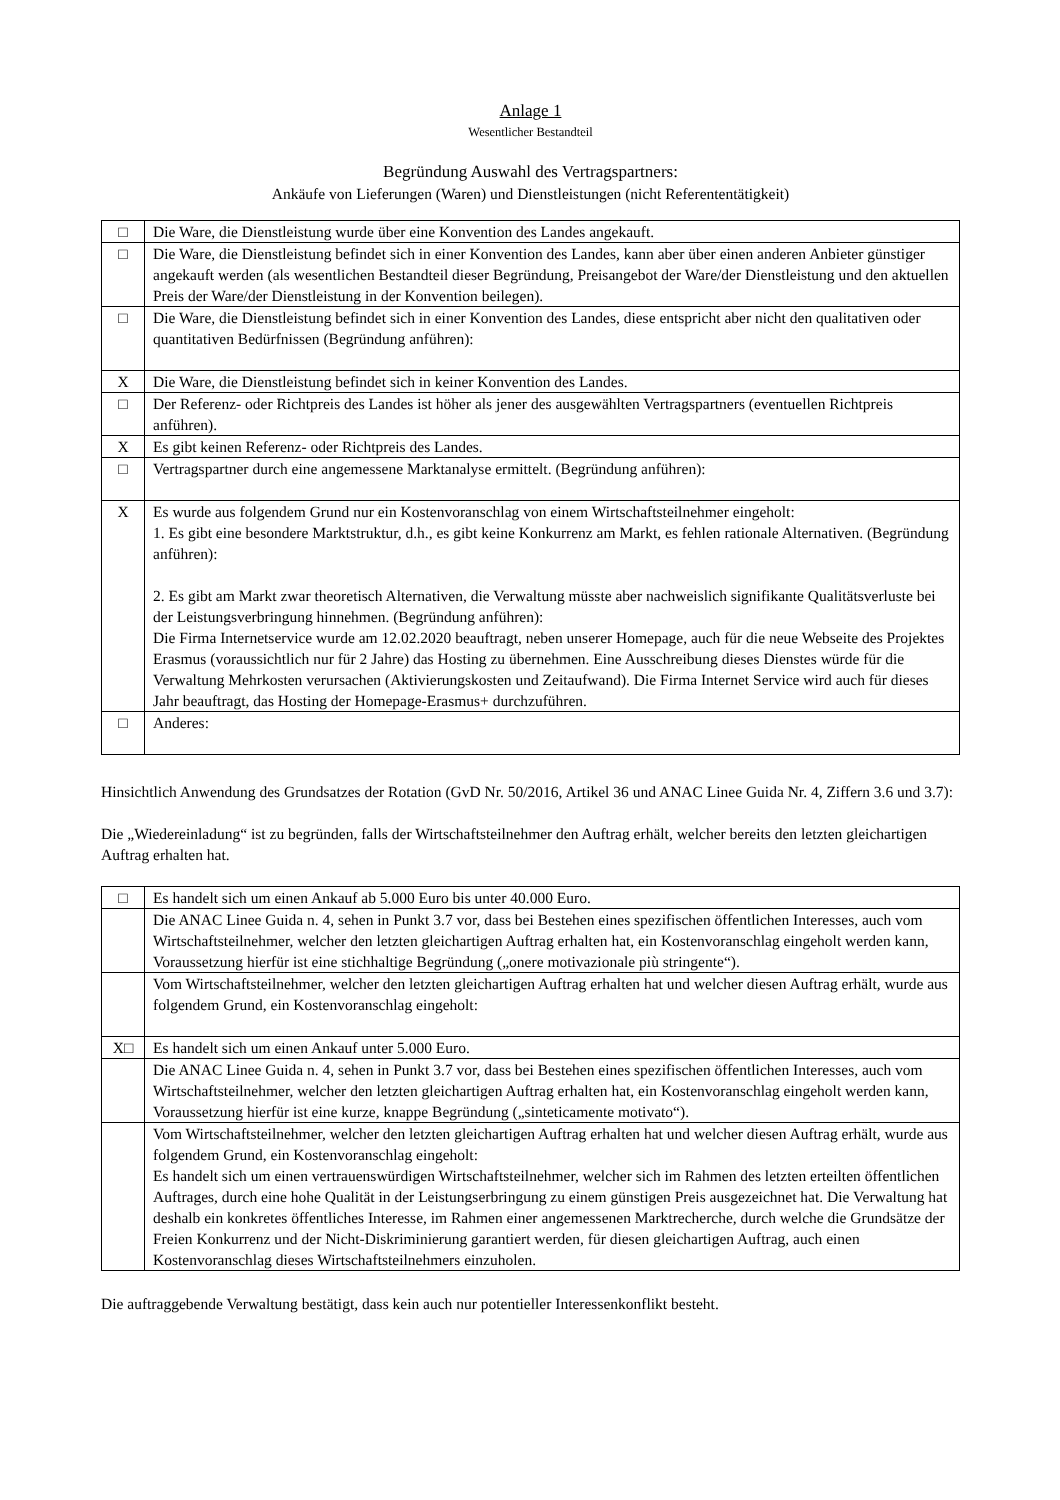Anlage 1
Wesentlicher Bestandteil
Begründung Auswahl des Vertragspartners:
Ankäufe von Lieferungen (Waren) und Dienstleistungen (nicht Referententätigkeit)
| □ | Die Ware, die Dienstleistung wurde über eine Konvention des Landes angekauft. |
| □ | Die Ware, die Dienstleistung befindet sich in einer Konvention des Landes, kann aber über einen anderen Anbieter günstiger angekauft werden (als wesentlichen Bestandteil dieser Begründung, Preisangebot der Ware/der Dienstleistung und den aktuellen Preis der Ware/der Dienstleistung in der Konvention beilegen). |
| □ | Die Ware, die Dienstleistung befindet sich in einer Konvention des Landes, diese entspricht aber nicht den qualitativen oder quantitativen Bedürfnissen (Begründung anführen): |
| X | Die Ware, die Dienstleistung befindet sich in keiner Konvention des Landes. |
| □ | Der Referenz- oder Richtpreis des Landes ist höher als jener des ausgewählten Vertragspartners (eventuellen Richtpreis anführen). |
| X | Es gibt keinen Referenz- oder Richtpreis des Landes. |
| □ | Vertragspartner durch eine angemessene Marktanalyse ermittelt. (Begründung anführen): |
| X | Es wurde aus folgendem Grund nur ein Kostenvoranschlag von einem Wirtschaftsteilnehmer eingeholt: 1. Es gibt eine besondere Marktstruktur, d.h., es gibt keine Konkurrenz am Markt, es fehlen rationale Alternativen. (Begründung anführen): 2. Es gibt am Markt zwar theoretisch Alternativen, die Verwaltung müsste aber nachweislich signifikante Qualitätsverluste bei der Leistungsverbringung hinnehmen. (Begründung anführen): Die Firma Internetservice wurde am 12.02.2020 beauftragt, neben unserer Homepage, auch für die neue Webseite des Projektes Erasmus (voraussichtlich nur für 2 Jahre) das Hosting zu übernehmen. Eine Ausschreibung dieses Dienstes würde für die Verwaltung Mehrkosten verursachen (Aktivierungskosten und Zeitaufwand). Die Firma Internet Service wird auch für dieses Jahr beauftragt, das Hosting der Homepage-Erasmus+ durchzuführen. |
| □ | Anderes: |
Hinsichtlich Anwendung des Grundsatzes der Rotation (GvD Nr. 50/2016, Artikel 36 und ANAC Linee Guida Nr. 4, Ziffern 3.6 und 3.7):
Die „Wiedereinladung“ ist zu begründen, falls der Wirtschaftsteilnehmer den Auftrag erhält, welcher bereits den letzten gleichartigen Auftrag erhalten hat.
| □ | Es handelt sich um einen Ankauf ab 5.000 Euro bis unter 40.000 Euro. |
| | Die ANAC Linee Guida n. 4, sehen in Punkt 3.7 vor, dass bei Bestehen eines spezifischen öffentlichen Interesses, auch vom Wirtschaftsteilnehmer, welcher den letzten gleichartigen Auftrag erhalten hat, ein Kostenvoranschlag eingeholt werden kann, Voraussetzung hierfür ist eine stichhaltige Begründung („onere motivazionale più stringente“). |
| | Vom Wirtschaftsteilnehmer, welcher den letzten gleichartigen Auftrag erhalten hat und welcher diesen Auftrag erhält, wurde aus folgendem Grund, ein Kostenvoranschlag eingeholt: |
| X□ | Es handelt sich um einen Ankauf unter 5.000 Euro. |
| | Die ANAC Linee Guida n. 4, sehen in Punkt 3.7 vor, dass bei Bestehen eines spezifischen öffentlichen Interesses, auch vom Wirtschaftsteilnehmer, welcher den letzten gleichartigen Auftrag erhalten hat, ein Kostenvoranschlag eingeholt werden kann, Voraussetzung hierfür ist eine kurze, knappe Begründung („sinteticamente motivato“). |
| | Vom Wirtschaftsteilnehmer, welcher den letzten gleichartigen Auftrag erhalten hat und welcher diesen Auftrag erhält, wurde aus folgendem Grund, ein Kostenvoranschlag eingeholt: Es handelt sich um einen vertrauenswürdigen Wirtschaftsteilnehmer, welcher sich im Rahmen des letzten erteilten öffentlichen Auftrages, durch eine hohe Qualität in der Leistungserbringung zu einem günstigen Preis ausgezeichnet hat. Die Verwaltung hat deshalb ein konkretes öffentliches Interesse, im Rahmen einer angemessenen Marktrecherche, durch welche die Grundsätze der Freien Konkurrenz und der Nicht-Diskriminierung garantiert werden, für diesen gleichartigen Auftrag, auch einen Kostenvoranschlag dieses Wirtschaftsteilnehmers einzuholen. |
Die auftraggebende Verwaltung bestätigt, dass kein auch nur potentieller Interessenkonflikt besteht.